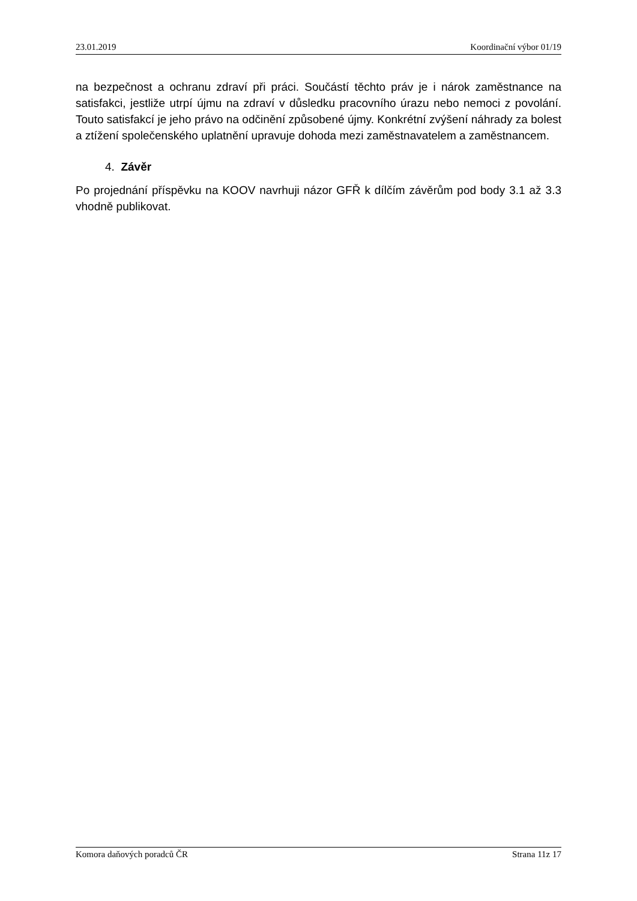23.01.2019 Koordinační výbor 01/19
na bezpečnost a ochranu zdraví při práci. Součástí těchto práv je i nárok zaměstnance na satisfakci, jestliže utrpí újmu na zdraví v důsledku pracovního úrazu nebo nemoci z povolání. Touto satisfakcí je jeho právo na odčinění způsobené újmy. Konkrétní zvýšení náhrady za bolest a ztížení společenského uplatnění upravuje dohoda mezi zaměstnavatelem a zaměstnancem.
4. Závěr
Po projednání příspěvku na KOOV navrhuji názor GFŘ k dílčím závěrům pod body 3.1 až 3.3 vhodně publikovat.
Komora daňových poradců ČR Strana 11z 17